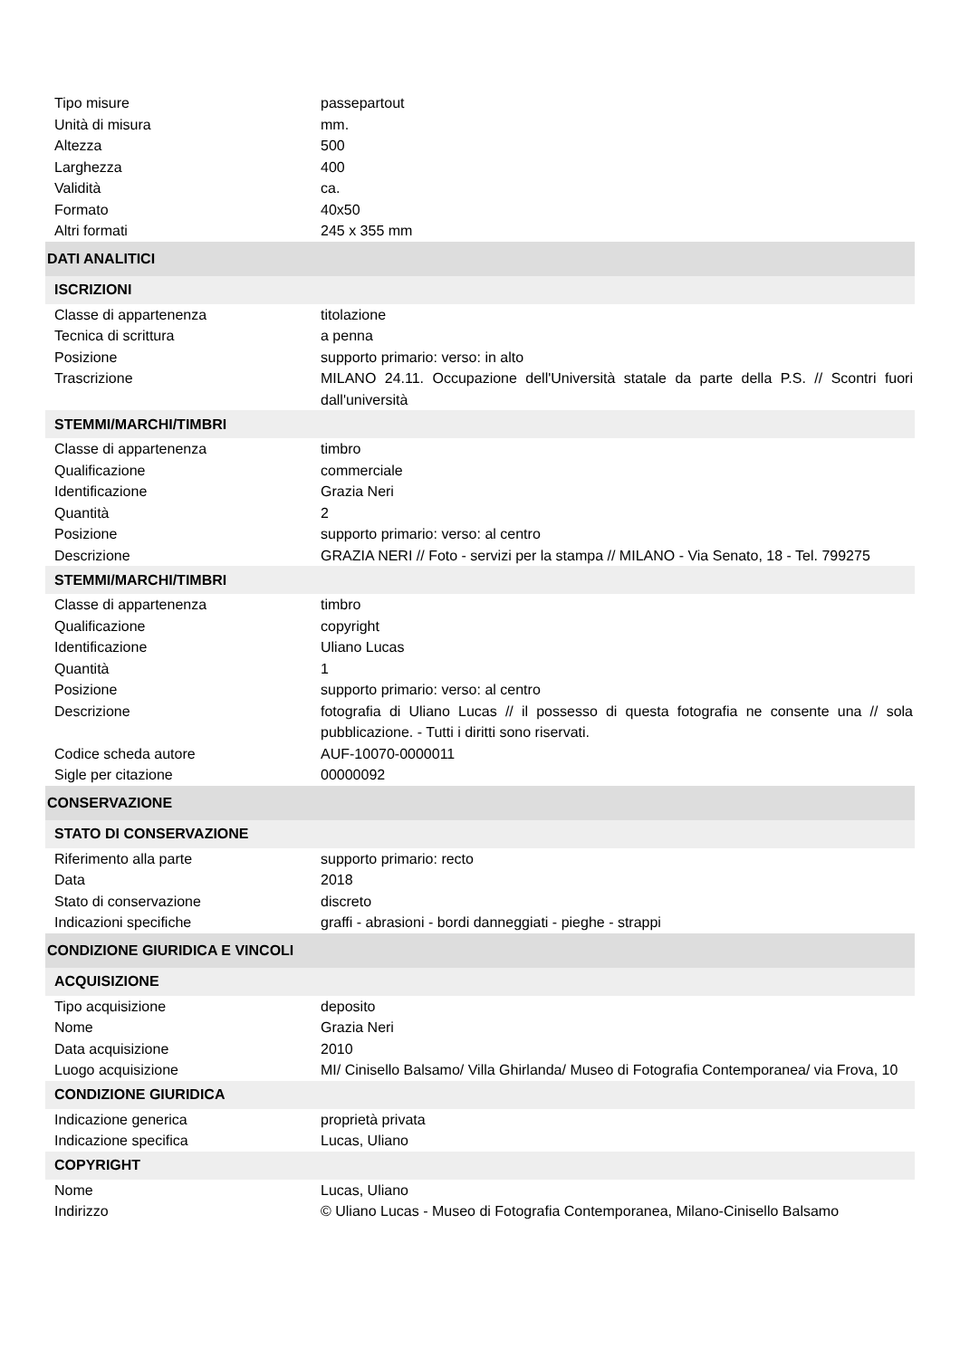| Tipo misure | passepartout |
| Unità di misura | mm. |
| Altezza | 500 |
| Larghezza | 400 |
| Validità | ca. |
| Formato | 40x50 |
| Altri formati | 245 x 355 mm |
| DATI ANALITICI | |
| ISCRIZIONI | |
| Classe di appartenenza | titolazione |
| Tecnica di scrittura | a penna |
| Posizione | supporto primario: verso: in alto |
| Trascrizione | MILANO 24.11. Occupazione dell'Università statale da parte della P.S. // Scontri fuori dall'università |
| STEMMI/MARCHI/TIMBRI | |
| Classe di appartenenza | timbro |
| Qualificazione | commerciale |
| Identificazione | Grazia Neri |
| Quantità | 2 |
| Posizione | supporto primario: verso: al centro |
| Descrizione | GRAZIA NERI // Foto - servizi per la stampa // MILANO - Via Senato, 18 - Tel. 799275 |
| STEMMI/MARCHI/TIMBRI | |
| Classe di appartenenza | timbro |
| Qualificazione | copyright |
| Identificazione | Uliano Lucas |
| Quantità | 1 |
| Posizione | supporto primario: verso: al centro |
| Descrizione | fotografia di Uliano Lucas // il possesso di questa fotografia ne consente una // sola pubblicazione. - Tutti i diritti sono riservati. |
| Codice scheda autore | AUF-10070-0000011 |
| Sigle per citazione | 00000092 |
| CONSERVAZIONE | |
| STATO DI CONSERVAZIONE | |
| Riferimento alla parte | supporto primario: recto |
| Data | 2018 |
| Stato di conservazione | discreto |
| Indicazioni specifiche | graffi - abrasioni - bordi danneggiati - pieghe - strappi |
| CONDIZIONE GIURIDICA E VINCOLI | |
| ACQUISIZIONE | |
| Tipo acquisizione | deposito |
| Nome | Grazia Neri |
| Data acquisizione | 2010 |
| Luogo acquisizione | MI/ Cinisello Balsamo/ Villa Ghirlanda/ Museo di Fotografia Contemporanea/ via Frova, 10 |
| CONDIZIONE GIURIDICA | |
| Indicazione generica | proprietà privata |
| Indicazione specifica | Lucas, Uliano |
| COPYRIGHT | |
| Nome | Lucas, Uliano |
| Indirizzo | © Uliano Lucas - Museo di Fotografia Contemporanea, Milano-Cinisello Balsamo |